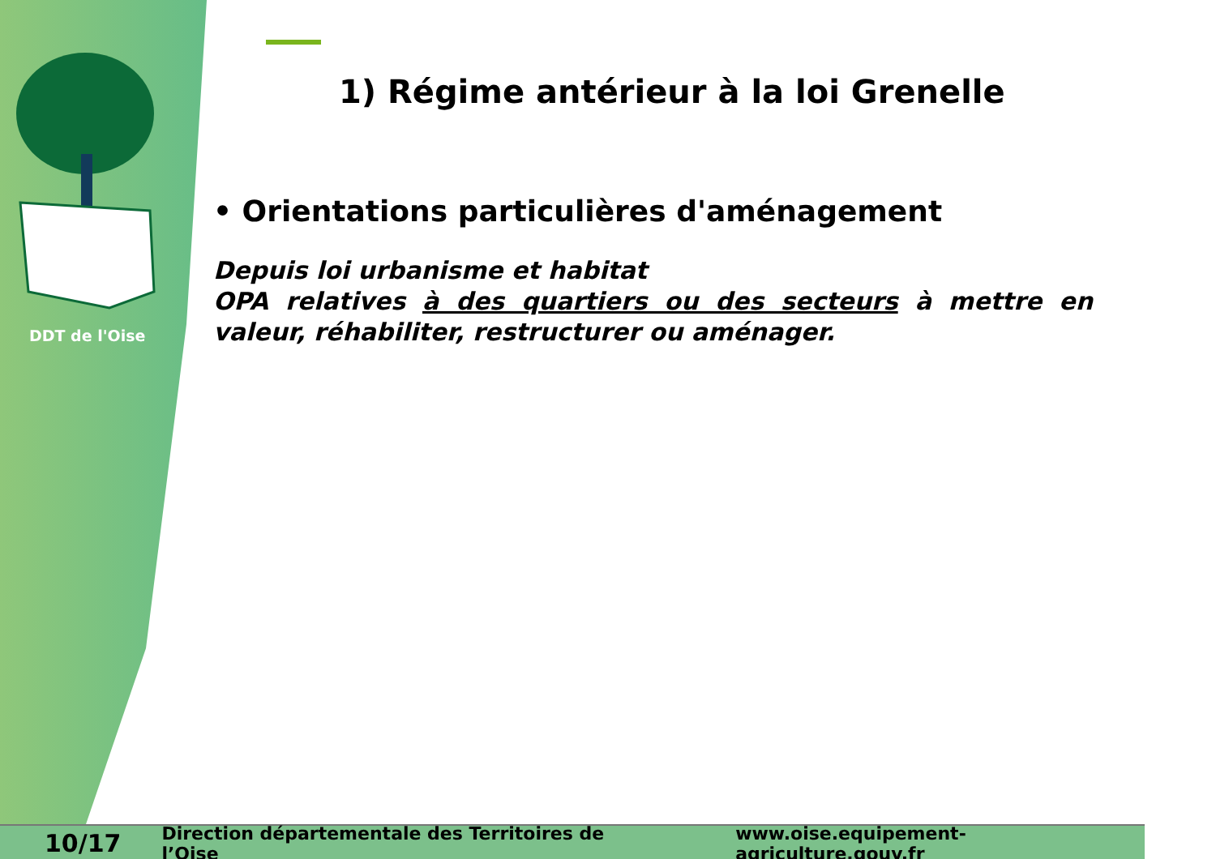DDT de l'Oise
1) Régime antérieur à la loi Grenelle
• Orientations particulières d'aménagement
Depuis loi urbanisme et habitat
OPA relatives à des quartiers ou des secteurs à mettre en valeur, réhabiliter, restructurer ou aménager.
10/17 Direction départementale des Territoires de l’Oise www.oise.equipement-agriculture.gouv.fr